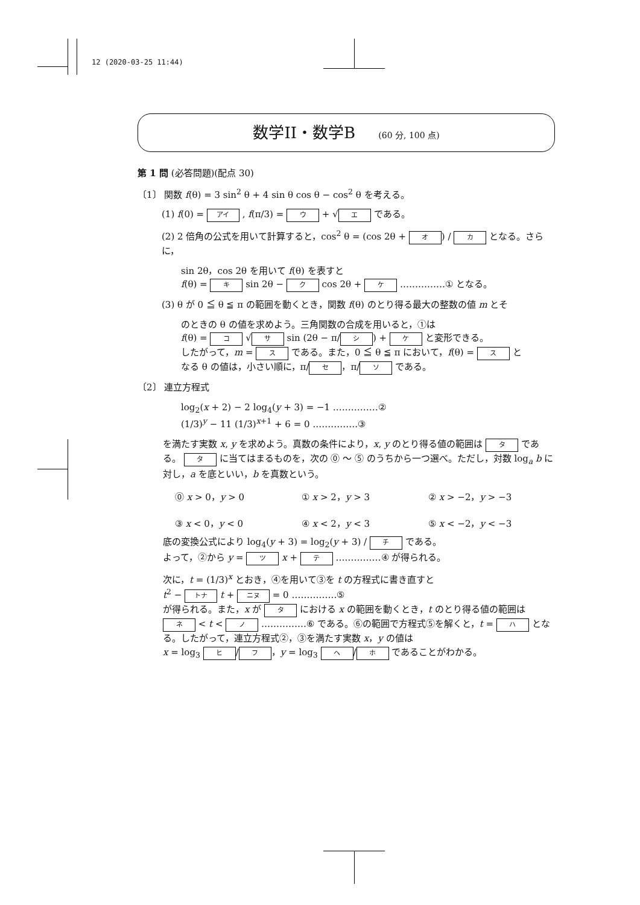12 (2020-03-25 11:44)
数学II・数学B (60 分, 100 点)
第 1 問 (必答問題)(配点 30)
〔1〕 関数 f(θ) = 3 sin<sup>2</sup> θ + 4 sin θ cos θ − cos<sup>2</sup> θ を考える。
(1) f(0) = アイ , f(π/3) = ウ + √ エ である。
(2) 2 倍角の公式を用いて計算すると，cos<sup>2</sup> θ = (cos 2θ + オ) / カ となる。さらに，
sin 2θ，cos 2θ を用いて f(θ) を表すと
f(θ) = キ sin 2θ − ク cos 2θ + ケ ……………① となる。
(3) θ が 0 ≦ θ ≦ π の範囲を動くとき，関数 f(θ) のとり得る最大の整数の値 m とそ
のときの θ の値を求めよう。三角関数の合成を用いると，①は
f(θ) = コ √ サ sin (2θ − π/ シ) + ケ と変形できる。
したがって，m = ス である。また，0 ≦ θ ≦ π において，f(θ) = ス と
なる θ の値は，小さい順に，π/ セ ，π/ ソ である。
〔2〕 連立方程式
log<sub>2</sub>(x + 2) − 2 log<sub>4</sub>(y + 3) = −1 ……………②
(1/3)<sup>y</sup> − 11 (1/3)<sup>x+1</sup> + 6 = 0 ……………③
を満たす実数 x, y を求めよう。真数の条件により，x, y のとり得る値の範囲は タ である。 タ に当てはまるものを，次の ⓪ ～ ⑤ のうちから一つ選べ。ただし，対数 log<sub>a</sub> b に対し，a を底といい，b を真数という。
⓪ x > 0，y > 0 ① x > 2，y > 3 ② x > −2，y > −3
③ x < 0，y < 0 ④ x < 2，y < 3 ⑤ x < −2，y < −3
底の変換公式により log<sub>4</sub>(y + 3) = log<sub>2</sub>(y + 3) / チ である。
よって，②から y = ツ x + テ ……………④ が得られる。
次に，t = (1/3)<sup>x</sup> とおき，④を用いて③を t の方程式に書き直すと
t<sup>2</sup> − トナ t + ニヌ = 0 ……………⑤
が得られる。また，x が タ における x の範囲を動くとき，t のとり得る値の範囲は ネ < t < ノ ……………⑥ である。⑥の範囲で方程式⑤を解くと，t = ハ となる。したがって，連立方程式②，③を満たす実数 x，y の値は
x = log<sub>3</sub> ヒ / フ ，y = log<sub>3</sub> ヘ / ホ であることがわかる。